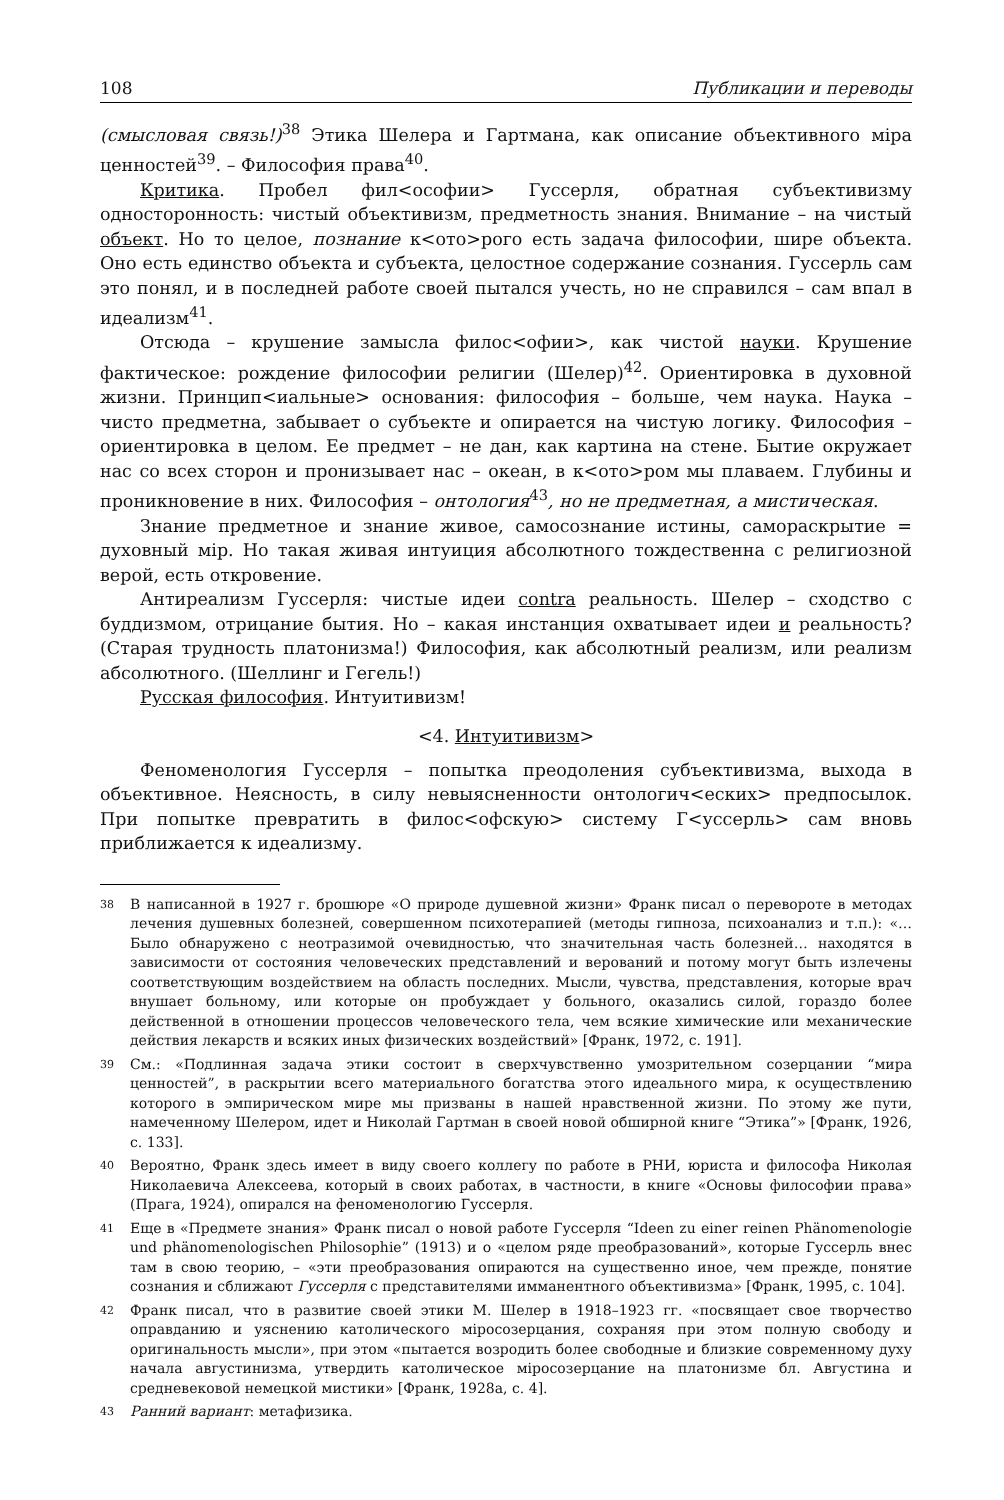108 Публикации и переводы
(смысловая связь!)<sup>38</sup> Этика Шелера и Гартмана, как описание объективного міра ценностей<sup>39</sup>. – Философия права<sup>40</sup>.
Критика. Пробел фил<ософии> Гуссерля, обратная субъективизму односторонность: чистый объективизм, предметность знания. Внимание – на чистый объект. Но то целое, познание к<ото>рого есть задача философии, шире объекта. Оно есть единство объекта и субъекта, целостное содержание сознания. Гуссерль сам это понял, и в последней работе своей пытался учесть, но не справился – сам впал в идеализм<sup>41</sup>.
Отсюда – крушение замысла филос<офии>, как чистой науки. Крушение фактическое: рождение философии религии (Шелер)<sup>42</sup>. Ориентировка в духовной жизни. Принцип<иальные> основания: философия – больше, чем наука. Наука – чисто предметна, забывает о субъекте и опирается на чистую логику. Философия – ориентировка в целом. Ее предмет – не дан, как картина на стене. Бытие окружает нас со всех сторон и пронизывает нас – океан, в к<ото>ром мы плаваем. Глубины и проникновение в них. Философия – онтология<sup>43</sup>, но не предметная, а мистическая.
Знание предметное и знание живое, самосознание истины, самораскрытие = духовный мір. Но такая живая интуиция абсолютного тождественна с религиозной верой, есть откровение.
Антиреализм Гуссерля: чистые идеи contra реальность. Шелер – сходство с буддизмом, отрицание бытия. Но – какая инстанция охватывает идеи и реальность? (Старая трудность платонизма!) Философия, как абсолютный реализм, или реализм абсолютного. (Шеллинг и Гегель!)
Русская философия. Интуитивизм!
<4. Интуитивизм>
Феноменология Гуссерля – попытка преодоления субъективизма, выхода в объективное. Неясность, в силу невыясненности онтологич<еских> предпосылок. При попытке превратить в филос<офскую> систему Г<уссерль> сам вновь приближается к идеализму.
38 В написанной в 1927 г. брошюре «О природе душевной жизни» Франк писал о перевороте в методах лечения душевных болезней, совершенном психотерапией (методы гипноза, психоанализ и т.п.): «…Было обнаружено с неотразимой очевидностью, что значительная часть болезней… находятся в зависимости от состояния человеческих представлений и верований и потому могут быть излечены соответствующим воздействием на область последних. Мысли, чувства, представления, которые врач внушает больному, или которые он пробуждает у больного, оказались силой, гораздо более действенной в отношении процессов человеческого тела, чем всякие химические или механические действия лекарств и всяких иных физических воздействий» [Франк, 1972, с. 191].
39 См.: «Подлинная задача этики состоит в сверхчувственно умозрительном созерцании “мира ценностей”, в раскрытии всего материального богатства этого идеального мира, к осуществлению которого в эмпирическом мире мы призваны в нашей нравственной жизни. По этому же пути, намеченному Шелером, идет и Николай Гартман в своей новой обширной книге “Этика”» [Франк, 1926, с. 133].
40 Вероятно, Франк здесь имеет в виду своего коллегу по работе в РНИ, юриста и философа Николая Николаевича Алексеева, который в своих работах, в частности, в книге «Основы философии права» (Прага, 1924), опирался на феноменологию Гуссерля.
41 Еще в «Предмете знания» Франк писал о новой работе Гуссерля “Ideen zu einer reinen Phänomenologie und phänomenologischen Philosophie” (1913) и о «целом ряде преобразований», которые Гуссерль внес там в свою теорию, – «эти преобразования опираются на существенно иное, чем прежде, понятие сознания и сближают Гуссерля с представителями имманентного объективизма» [Франк, 1995, с. 104].
42 Франк писал, что в развитие своей этики М. Шелер в 1918–1923 гг. «посвящает свое творчество оправданию и уяснению католического міросозерцания, сохраняя при этом полную свободу и оригинальность мысли», при этом «пытается возродить более свободные и близкие современному духу начала августинизма, утвердить католическое міросозерцание на платонизме бл. Августина и средневековой немецкой мистики» [Франк, 1928а, с. 4].
43 Ранний вариант: метафизика.